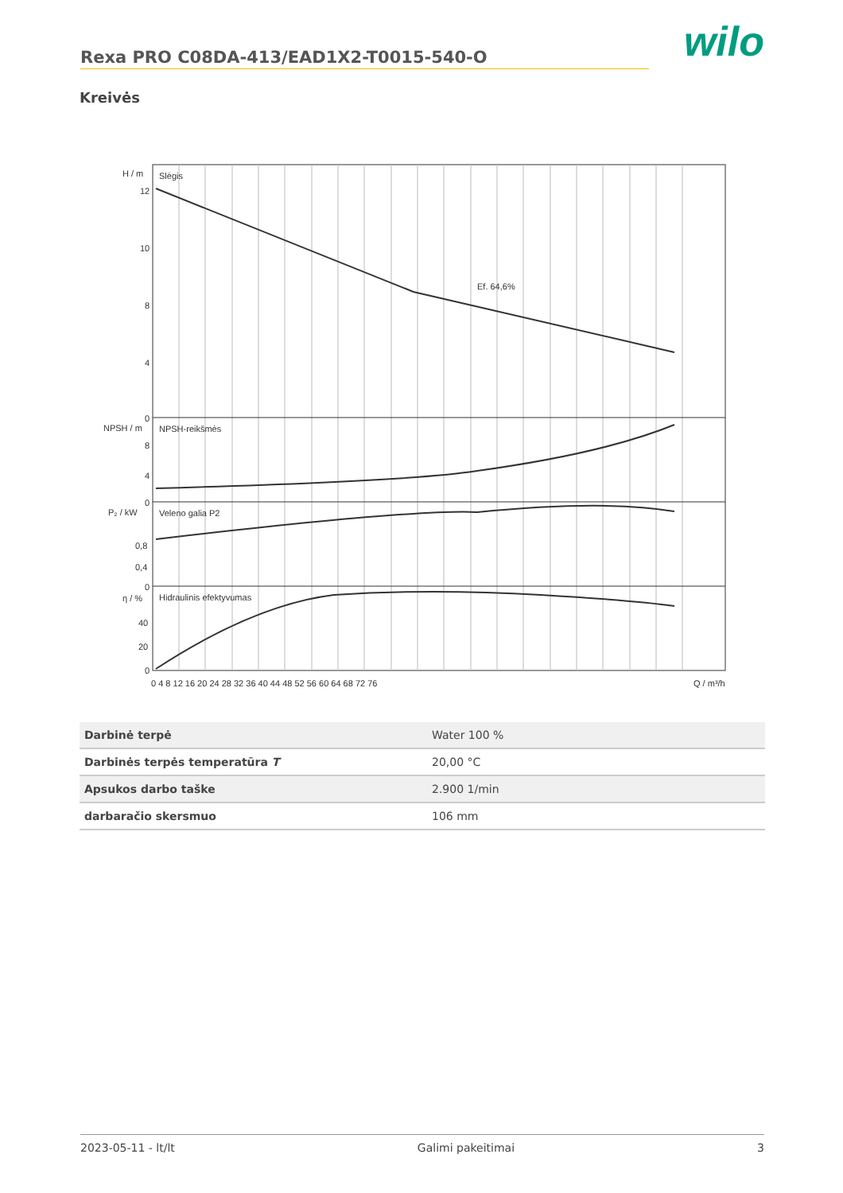Rexa PRO C08DA-413/EAD1X2-T0015-540-O
wilo
Kreivės
Slėgis
NPSH-reikšmės
Veleno galia P2
Hidraulinis efektyvumas
Ef. 64,6%
H / m
12
10
8
4
0
NPSH / m
8
4
0
P₂ / kW
0,8
0,4
0
η / %
40
20
0
0 4 8 12 16 20 24 28 32 36 40 44 48 52 56 60 64 68 72 76
Q / m³/h
| Darbinė terpė | Water 100 % |
| Darbinės terpės temperatūra T | 20,00 °C |
| Apsukos darbo taške | 2.900 1/min |
| darbaračio skersmuo | 106 mm |
2023-05-11 - lt/lt Galimi pakeitimai 3